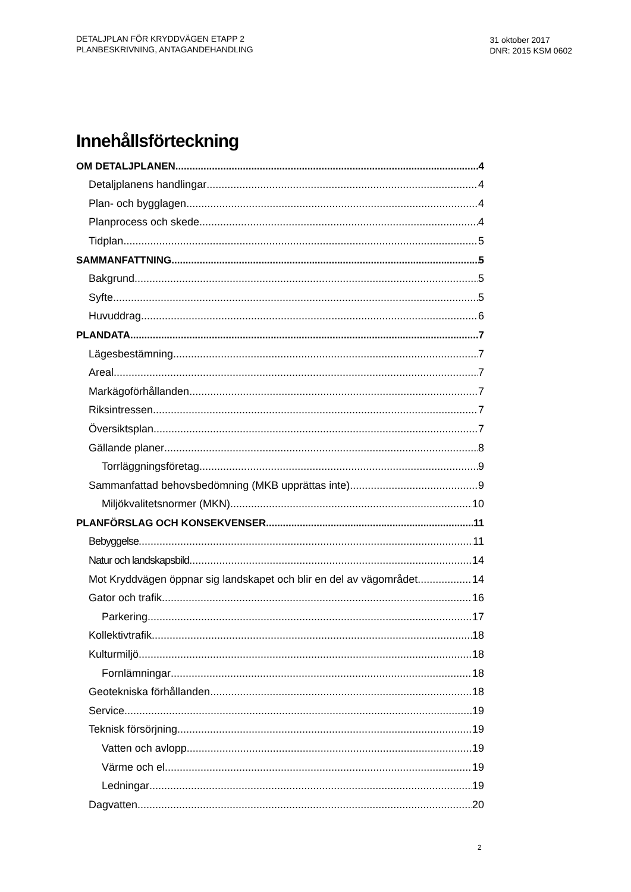DETALJPLAN FÖR KRYDDVÄGEN ETAPP 2
PLANBESKRIVNING, ANTAGANDEHANDLING
31 oktober 2017
DNR: 2015 KSM 0602
Innehållsförteckning
OM DETALJPLANEN 4
Detaljplanens handlingar 4
Plan- och bygglagen 4
Planprocess och skede 4
Tidplan 5
SAMMANFATTNING 5
Bakgrund 5
Syfte 5
Huvuddrag 6
PLANDATA 7
Lägesbestämning 7
Areal 7
Markägoförhållanden 7
Riksintressen 7
Översiktsplan 7
Gällande planer 8
Torrläggningsföretag 9
Sammanfattad behovsbedömning (MKB upprättas inte) 9
Miljökvalitetsnormer (MKN) 10
PLANFÖRSLAG OCH KONSEKVENSER 11
Bebyggelse 11
Natur och landskapsbild 14
Mot Kryddvägen öppnar sig landskapet och blir en del av vägområdet. 14
Gator och trafik 16
Parkering 17
Kollektivtrafik 18
Kulturmiljö 18
Fornlämningar 18
Geotekniska förhållanden 18
Service 19
Teknisk försörjning 19
Vatten och avlopp 19
Värme och el 19
Ledningar 19
Dagvatten 20
2